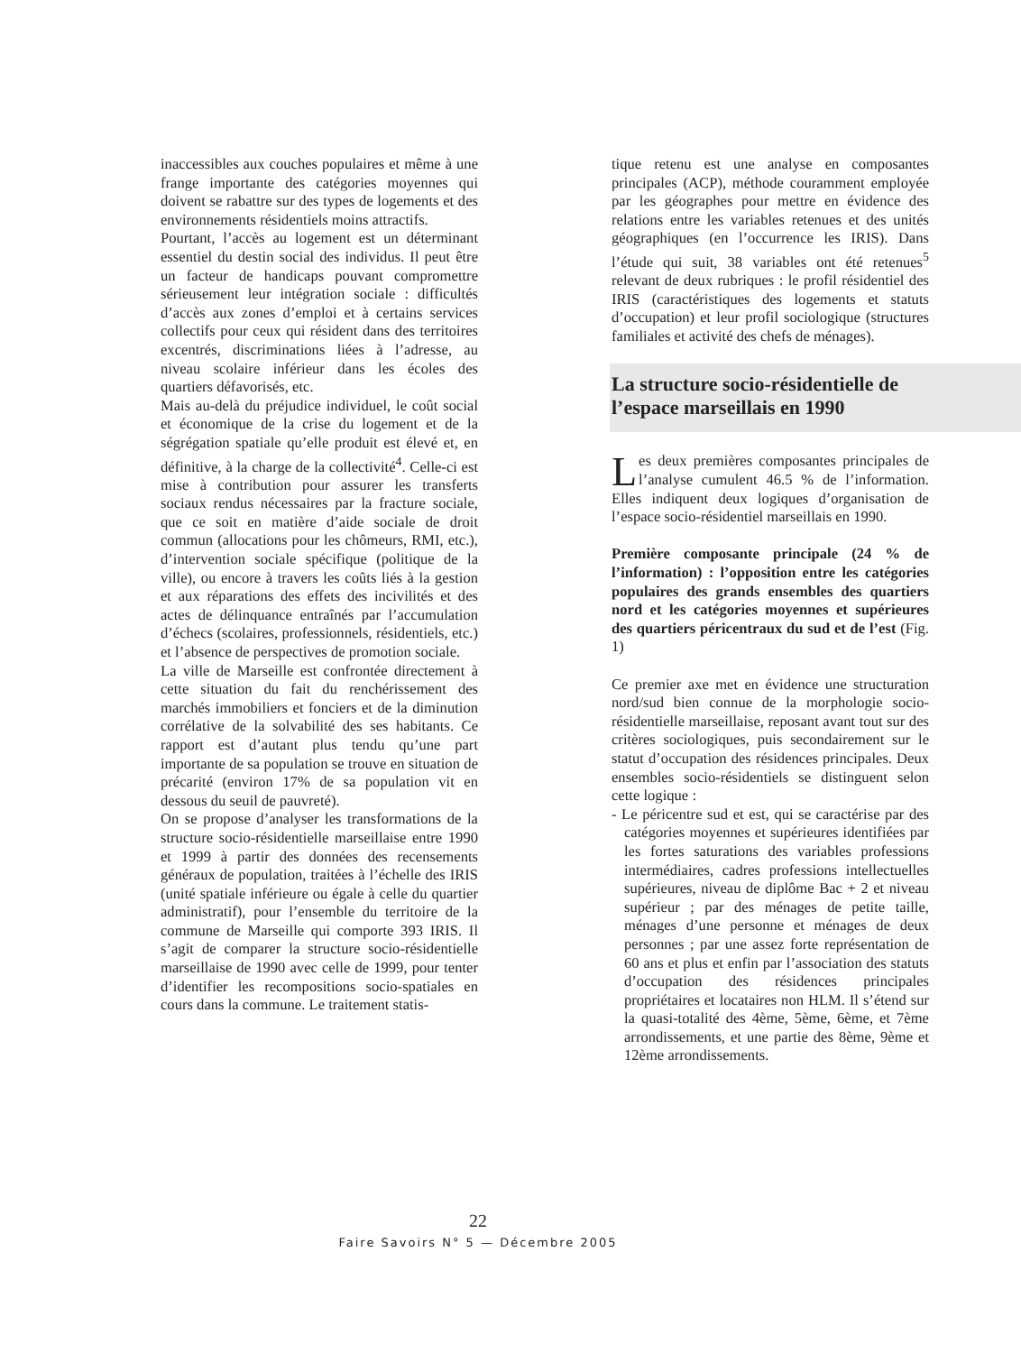inaccessibles aux couches populaires et même à une frange importante des catégories moyennes qui doivent se rabattre sur des types de logements et des environnements résidentiels moins attractifs.
Pourtant, l’accès au logement est un déterminant essentiel du destin social des individus. Il peut être un facteur de handicaps pouvant compromettre sérieusement leur intégration sociale : difficultés d’accès aux zones d’emploi et à certains services collectifs pour ceux qui résident dans des territoires excentrés, discriminations liées à l’adresse, au niveau scolaire inférieur dans les écoles des quartiers défavorisés, etc.
Mais au-delà du préjudice individuel, le coût social et économique de la crise du logement et de la ségrégation spatiale qu’elle produit est élevé et, en définitive, à la charge de la collectivité<sup>4</sup>. Celle-ci est mise à contribution pour assurer les transferts sociaux rendus nécessaires par la fracture sociale, que ce soit en matière d’aide sociale de droit commun (allocations pour les chômeurs, RMI, etc.), d’intervention sociale spécifique (politique de la ville), ou encore à travers les coûts liés à la gestion et aux réparations des effets des incivilités et des actes de délinquance entraînés par l’accumulation d’échecs (scolaires, professionnels, résidentiels, etc.) et l’absence de perspectives de promotion sociale.
La ville de Marseille est confrontée directement à cette situation du fait du renchérissement des marchés immobiliers et fonciers et de la diminution corrélative de la solvabilité des ses habitants. Ce rapport est d’autant plus tendu qu’une part importante de sa population se trouve en situation de précarité (environ 17% de sa population vit en dessous du seuil de pauvreté).
On se propose d’analyser les transformations de la structure socio-résidentielle marseillaise entre 1990 et 1999 à partir des données des recensements généraux de population, traitées à l’échelle des IRIS (unité spatiale inférieure ou égale à celle du quartier administratif), pour l’ensemble du territoire de la commune de Marseille qui comporte 393 IRIS. Il s’agit de comparer la structure socio-résidentielle marseillaise de 1990 avec celle de 1999, pour tenter d’identifier les recompositions socio-spatiales en cours dans la commune. Le traitement statis-
tique retenu est une analyse en composantes principales (ACP), méthode couramment employée par les géographes pour mettre en évidence des relations entre les variables retenues et des unités géographiques (en l’occurrence les IRIS). Dans l’étude qui suit, 38 variables ont été retenues<sup>5</sup> relevant de deux rubriques : le profil résidentiel des IRIS (caractéristiques des logements et statuts d’occupation) et leur profil sociologique (structures familiales et activité des chefs de ménages).
La structure socio-résidentielle de l’espace marseillais en 1990
Les deux premières composantes principales de l’analyse cumulent 46.5 % de l’information. Elles indiquent deux logiques d’organisation de l’espace socio-résidentiel marseillais en 1990.
Première composante principale (24 % de l’information) : l’opposition entre les catégories populaires des grands ensembles des quartiers nord et les catégories moyennes et supérieures des quartiers péricentraux du sud et de l’est (Fig. 1)
Ce premier axe met en évidence une structuration nord/sud bien connue de la morphologie socio-résidentielle marseillaise, reposant avant tout sur des critères sociologiques, puis secondairement sur le statut d’occupation des résidences principales. Deux ensembles socio-résidentiels se distinguent selon cette logique :
- Le péricentre sud et est, qui se caractérise par des catégories moyennes et supérieures identifiées par les fortes saturations des variables professions intermédiaires, cadres professions intellectuelles supérieures, niveau de diplôme Bac + 2 et niveau supérieur ; par des ménages de petite taille, ménages d’une personne et ménages de deux personnes ; par une assez forte représentation de 60 ans et plus et enfin par l’association des statuts d’occupation des résidences principales propriétaires et locataires non HLM. Il s’étend sur la quasi-totalité des 4ème, 5ème, 6ème, et 7ème arrondissements, et une partie des 8ème, 9ème et 12ème arrondissements.
22
Faire Savoirs N° 5 — Décembre 2005